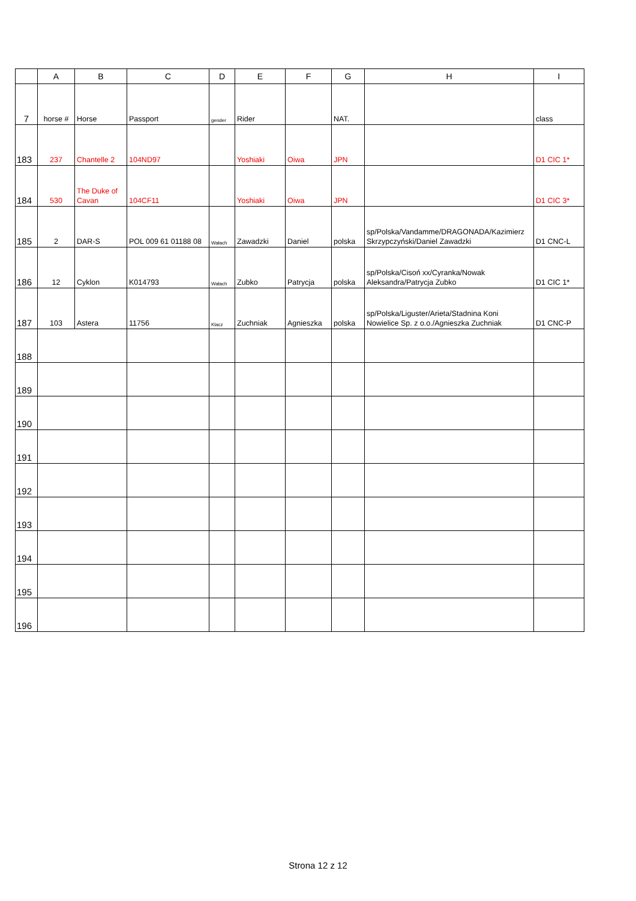| | A | B | C | D | E | F | G | H | I |
| --- | --- | --- | --- | --- | --- | --- | --- | --- | --- |
| 7 | horse # | Horse | Passport | gender | Rider | | NAT. | | class |
| 183 | 237 | Chantelle 2 | 104ND97 | | Yoshiaki | Oiwa | JPN | | D1 CIC 1* |
| 184 | 530 | The Duke of Cavan | 104CF11 | | Yoshiaki | Oiwa | JPN | | D1 CIC 3* |
| 185 | 2 | DAR-S | POL 009 61 01188 08 | Wałach | Zawadzki | Daniel | polska | sp/Polska/Vandamme/DRAGONADA/Kazimierz Skrzypczyński/Daniel Zawadzki | D1 CNC-L |
| 186 | 12 | Cyklon | K014793 | Wałach | Zubko | Patrycja | polska | sp/Polska/Cisoń xx/Cyranka/Nowak Aleksandra/Patrycja Zubko | D1 CIC 1* |
| 187 | 103 | Astera | 11756 | Klacz | Zuchniak | Agnieszka | polska | sp/Polska/Liguster/Arieta/Stadnina Koni Nowielice Sp. z o.o./Agnieszka Zuchniak | D1 CNC-P |
| 188 | | | | | | | | | |
| 189 | | | | | | | | | |
| 190 | | | | | | | | | |
| 191 | | | | | | | | | |
| 192 | | | | | | | | | |
| 193 | | | | | | | | | |
| 194 | | | | | | | | | |
| 195 | | | | | | | | | |
| 196 | | | | | | | | | |
Strona 12 z 12